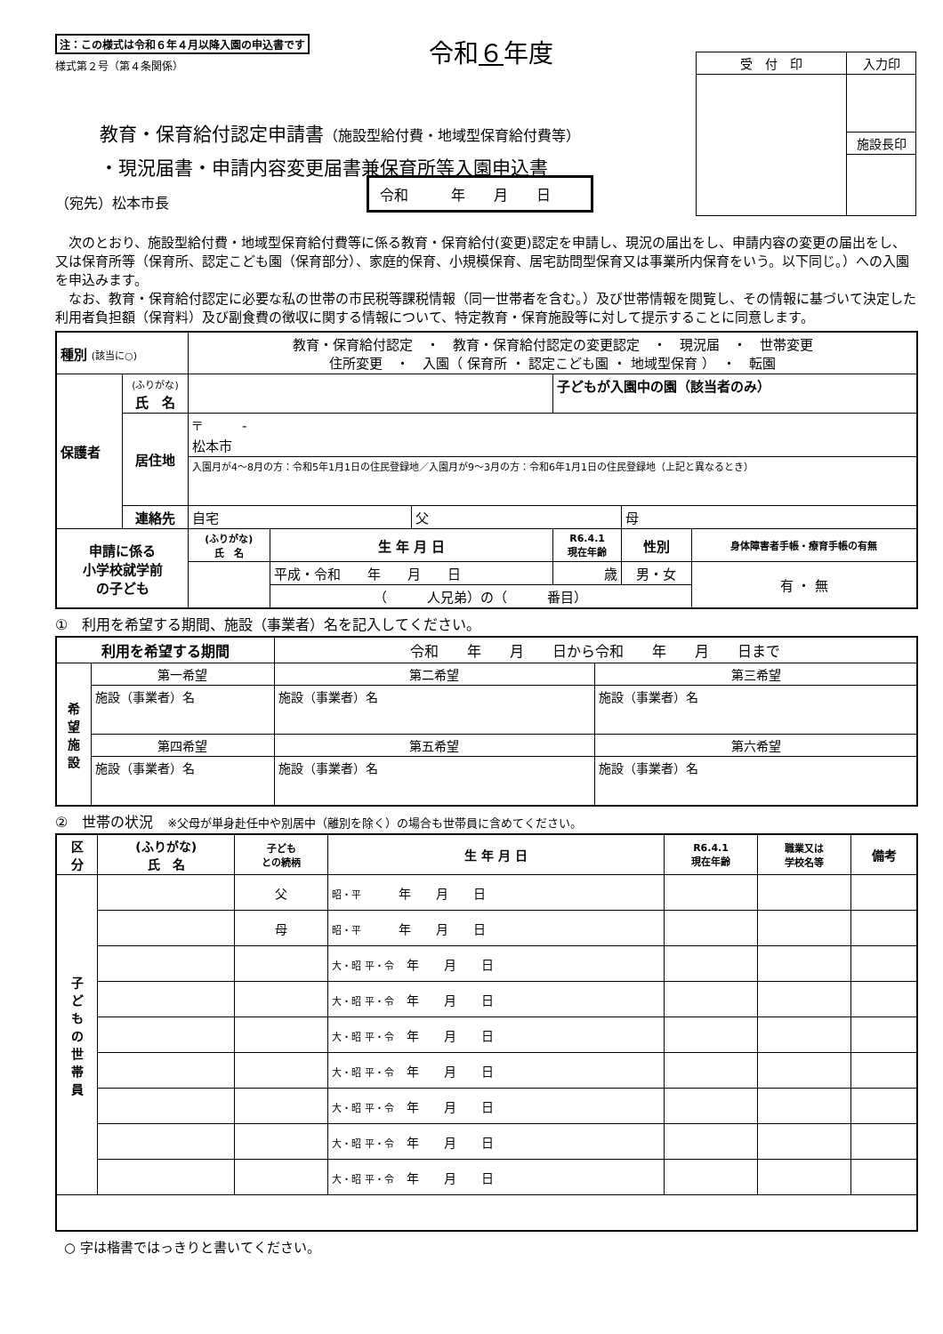注：この様式は令和６年４月以降入園の申込書です
様式第２号（第４条関係）
令和６年度
| 受 付 印 | 入力印 |
| | 施設長印 |
教育・保育給付認定申請書（施設型給付費・地域型保育給付費等）
・現況届書・申請内容変更届書兼保育所等入園申込書
（宛先）松本市長
令和　　　年　　月　　日
　次のとおり、施設型給付費・地域型保育給付費等に係る教育・保育給付(変更)認定を申請し、現況の届出をし、申請内容の変更の届出をし、又は保育所等（保育所、認定こども園（保育部分）、家庭的保育、小規模保育、居宅訪問型保育又は事業所内保育をいう。以下同じ。）への入園を申込みます。
　なお、教育・保育給付認定に必要な私の世帯の市民税等課税情報（同一世帯者を含む。）及び世帯情報を閲覧し、その情報に基づいて決定した利用者負担額（保育料）及び副食費の徴収に関する情報について、特定教育・保育施設等に対して提示することに同意します。
| 種別 (該当に○) | | 教育・保育給付認定 ・ 教育・保育給付認定の変更認定 ・ 現況届 ・ 世帯変更 住所変更 ・ 入園（ 保育所 ・ 認定こども園 ・ 地域型保育 ） ・ 転園 | | | | | |
| 保護者 | (ふりがな) 氏 名 | | | | 子どもが入園中の園（該当者のみ） | | |
| | 居住地 | 〒 - 松本市 | | | | | |
| | | 入園月が4～8月の方：令和5年1月1日の住民登録地／入園月が9～3月の方：令和6年1月1日の住民登録地（上記と異なるとき） | | | | | |
| | 連絡先 | 自宅 | | 父 | | 母 | |
| 申請に係る 小学校就学前 の子ども | | (ふりがな) 氏 名 | 生 年 月 日 | | R6.4.1 現在年齢 | 性別 | 身体障害者手帳・療育手帳の有無 |
| | | | 平成・令和 年 月 日 | | 歳 | 男・女 | 有 ・ 無 |
| | | | （ 人兄弟）の（ 番目） | | | | |
①　利用を希望する期間、施設（事業者）名を記入してください。
| 利用を希望する期間 | | 令和 年 月 日から令和 年 月 日まで | |
| 希 望 施 設 | 第一希望 | 第二希望 | 第三希望 |
| | 施設（事業者）名 | 施設（事業者）名 | 施設（事業者）名 |
| | 第四希望 | 第五希望 | 第六希望 |
| | 施設（事業者）名 | 施設（事業者）名 | 施設（事業者）名 |
②　世帯の状況　※父母が単身赴任中や別居中（離別を除く）の場合も世帯員に含めてください。
| 区 分 | (ふりがな) 氏 名 | 子ども との続柄 | 生 年 月 日 | R6.4.1 現在年齢 | 職業又は 学校名等 | 備考 |
| --- | --- | --- | --- | --- | --- | --- |
| 子 ど も の 世 帯 員 | | 父 | 昭・平 年 月 日 | | | |
| | | 母 | 昭・平 年 月 日 | | | |
| | | | 大・昭 平・令 年 月 日 | | | |
| | | | 大・昭 平・令 年 月 日 | | | |
| | | | 大・昭 平・令 年 月 日 | | | |
| | | | 大・昭 平・令 年 月 日 | | | |
| | | | 大・昭 平・令 年 月 日 | | | |
| | | | 大・昭 平・令 年 月 日 | | | |
| | | | 大・昭 平・令 年 月 日 | | | |
○ 字は楷書ではっきりと書いてください。